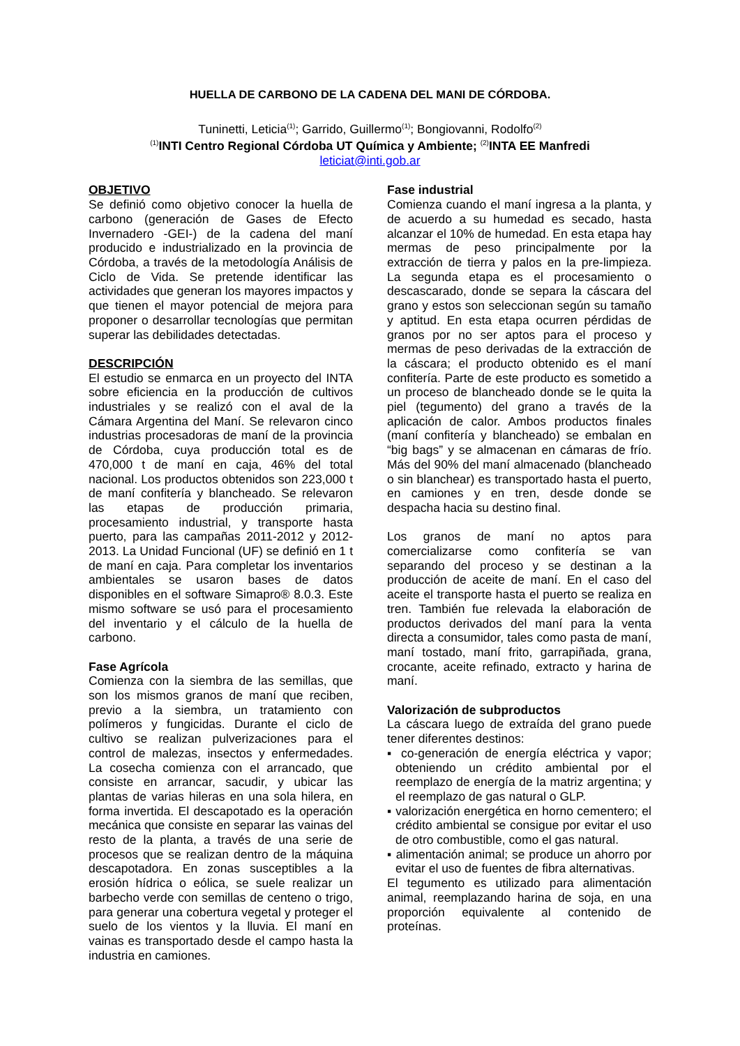HUELLA DE CARBONO DE LA CADENA DEL MANI DE CÓRDOBA.
Tuninetti, Leticia<sup>(1)</sup>; Garrido, Guillermo<sup>(1)</sup>; Bongiovanni, Rodolfo<sup>(2)</sup>
<sup>(1)</sup> INTI Centro Regional Córdoba UT Química y Ambiente; <sup>(2)</sup>INTA EE Manfredi
leticiat@inti.gob.ar
OBJETIVO
Se definió como objetivo conocer la huella de carbono (generación de Gases de Efecto Invernadero -GEI-) de la cadena del maní producido e industrializado en la provincia de Córdoba, a través de la metodología Análisis de Ciclo de Vida. Se pretende identificar las actividades que generan los mayores impactos y que tienen el mayor potencial de mejora para proponer o desarrollar tecnologías que permitan superar las debilidades detectadas.
DESCRIPCIÓN
El estudio se enmarca en un proyecto del INTA sobre eficiencia en la producción de cultivos industriales y se realizó con el aval de la Cámara Argentina del Maní. Se relevaron cinco industrias procesadoras de maní de la provincia de Córdoba, cuya producción total es de 470,000 t de maní en caja, 46% del total nacional. Los productos obtenidos son 223,000 t de maní confitería y blancheado. Se relevaron las etapas de producción primaria, procesamiento industrial, y transporte hasta puerto, para las campañas 2011-2012 y 2012-2013. La Unidad Funcional (UF) se definió en 1 t de maní en caja. Para completar los inventarios ambientales se usaron bases de datos disponibles en el software Simapro® 8.0.3. Este mismo software se usó para el procesamiento del inventario y el cálculo de la huella de carbono.
Fase Agrícola
Comienza con la siembra de las semillas, que son los mismos granos de maní que reciben, previo a la siembra, un tratamiento con polímeros y fungicidas. Durante el ciclo de cultivo se realizan pulverizaciones para el control de malezas, insectos y enfermedades. La cosecha comienza con el arrancado, que consiste en arrancar, sacudir, y ubicar las plantas de varias hileras en una sola hilera, en forma invertida. El descapotado es la operación mecánica que consiste en separar las vainas del resto de la planta, a través de una serie de procesos que se realizan dentro de la máquina descapotadora. En zonas susceptibles a la erosión hídrica o eólica, se suele realizar un barbecho verde con semillas de centeno o trigo, para generar una cobertura vegetal y proteger el suelo de los vientos y la lluvia. El maní en vainas es transportado desde el campo hasta la industria en camiones.
Fase industrial
Comienza cuando el maní ingresa a la planta, y de acuerdo a su humedad es secado, hasta alcanzar el 10% de humedad. En esta etapa hay mermas de peso principalmente por la extracción de tierra y palos en la pre-limpieza. La segunda etapa es el procesamiento o descascarado, donde se separa la cáscara del grano y estos son seleccionan según su tamaño y aptitud. En esta etapa ocurren pérdidas de granos por no ser aptos para el proceso y mermas de peso derivadas de la extracción de la cáscara; el producto obtenido es el maní confitería. Parte de este producto es sometido a un proceso de blancheado donde se le quita la piel (tegumento) del grano a través de la aplicación de calor. Ambos productos finales (maní confitería y blancheado) se embalan en “big bags” y se almacenan en cámaras de frío. Más del 90% del maní almacenado (blancheado o sin blanchear) es transportado hasta el puerto, en camiones y en tren, desde donde se despacha hacia su destino final.
Los granos de maní no aptos para comercializarse como confitería se van separando del proceso y se destinan a la producción de aceite de maní. En el caso del aceite el transporte hasta el puerto se realiza en tren. También fue relevada la elaboración de productos derivados del maní para la venta directa a consumidor, tales como pasta de maní, maní tostado, maní frito, garrapiñada, grana, crocante, aceite refinado, extracto y harina de maní.
Valorización de subproductos
La cáscara luego de extraída del grano puede tener diferentes destinos:
▪ co-generación de energía eléctrica y vapor; obteniendo un crédito ambiental por el reemplazo de energía de la matriz argentina; y el reemplazo de gas natural o GLP.
▪ valorización energética en horno cementero; el crédito ambiental se consigue por evitar el uso de otro combustible, como el gas natural.
▪ alimentación animal; se produce un ahorro por evitar el uso de fuentes de fibra alternativas.
El tegumento es utilizado para alimentación animal, reemplazando harina de soja, en una proporción equivalente al contenido de proteínas.